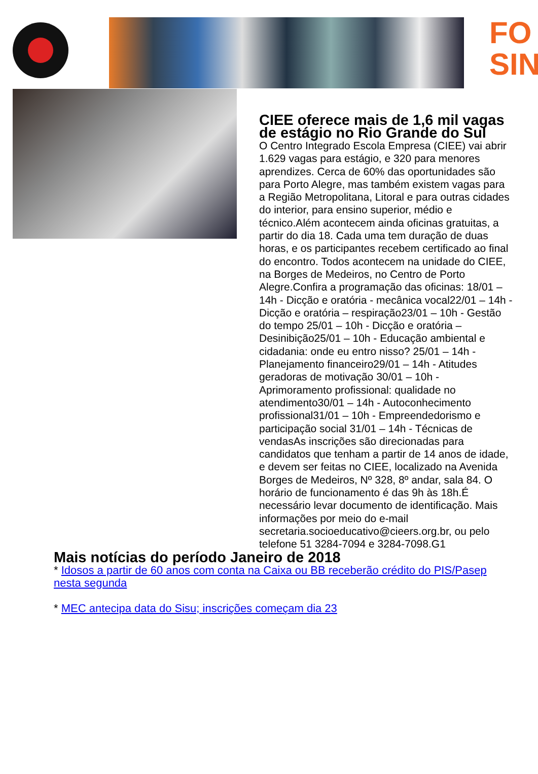FO
SIN
CIEE oferece mais de 1,6 mil vagas de estágio no Rio Grande do Sul
O Centro Integrado Escola Empresa (CIEE) vai abrir 1.629 vagas para estágio, e 320 para menores aprendizes. Cerca de 60% das oportunidades são para Porto Alegre, mas também existem vagas para a Região Metropolitana, Litoral e para outras cidades do interior, para ensino superior, médio e técnico.Além acontecem ainda oficinas gratuitas, a partir do dia 18. Cada uma tem duração de duas horas, e os participantes recebem certificado ao final do encontro. Todos acontecem na unidade do CIEE, na Borges de Medeiros, no Centro de Porto Alegre.Confira a programação das oficinas: 18/01 – 14h - Dicção e oratória - mecânica vocal22/01 – 14h - Dicção e oratória – respiração23/01 – 10h - Gestão do tempo 25/01 – 10h - Dicção e oratória – Desinibição25/01 – 10h - Educação ambiental e cidadania: onde eu entro nisso? 25/01 – 14h - Planejamento financeiro29/01 – 14h - Atitudes geradoras de motivação 30/01 – 10h - Aprimoramento profissional: qualidade no atendimento30/01 – 14h - Autoconhecimento profissional31/01 – 10h - Empreendedorismo e participação social 31/01 – 14h - Técnicas de vendasAs inscrições são direcionadas para candidatos que tenham a partir de 14 anos de idade, e devem ser feitas no CIEE, localizado na Avenida Borges de Medeiros, Nº 328, 8º andar, sala 84. O horário de funcionamento é das 9h às 18h.É necessário levar documento de identificação. Mais informações por meio do e-mail secretaria.socioeducativo@cieers.org.br, ou pelo telefone 51 3284-7094 e 3284-7098.G1
Mais notícias do período Janeiro de 2018
* Idosos a partir de 60 anos com conta na Caixa ou BB receberão crédito do PIS/Pasep nesta segunda
* MEC antecipa data do Sisu; inscrições começam dia 23